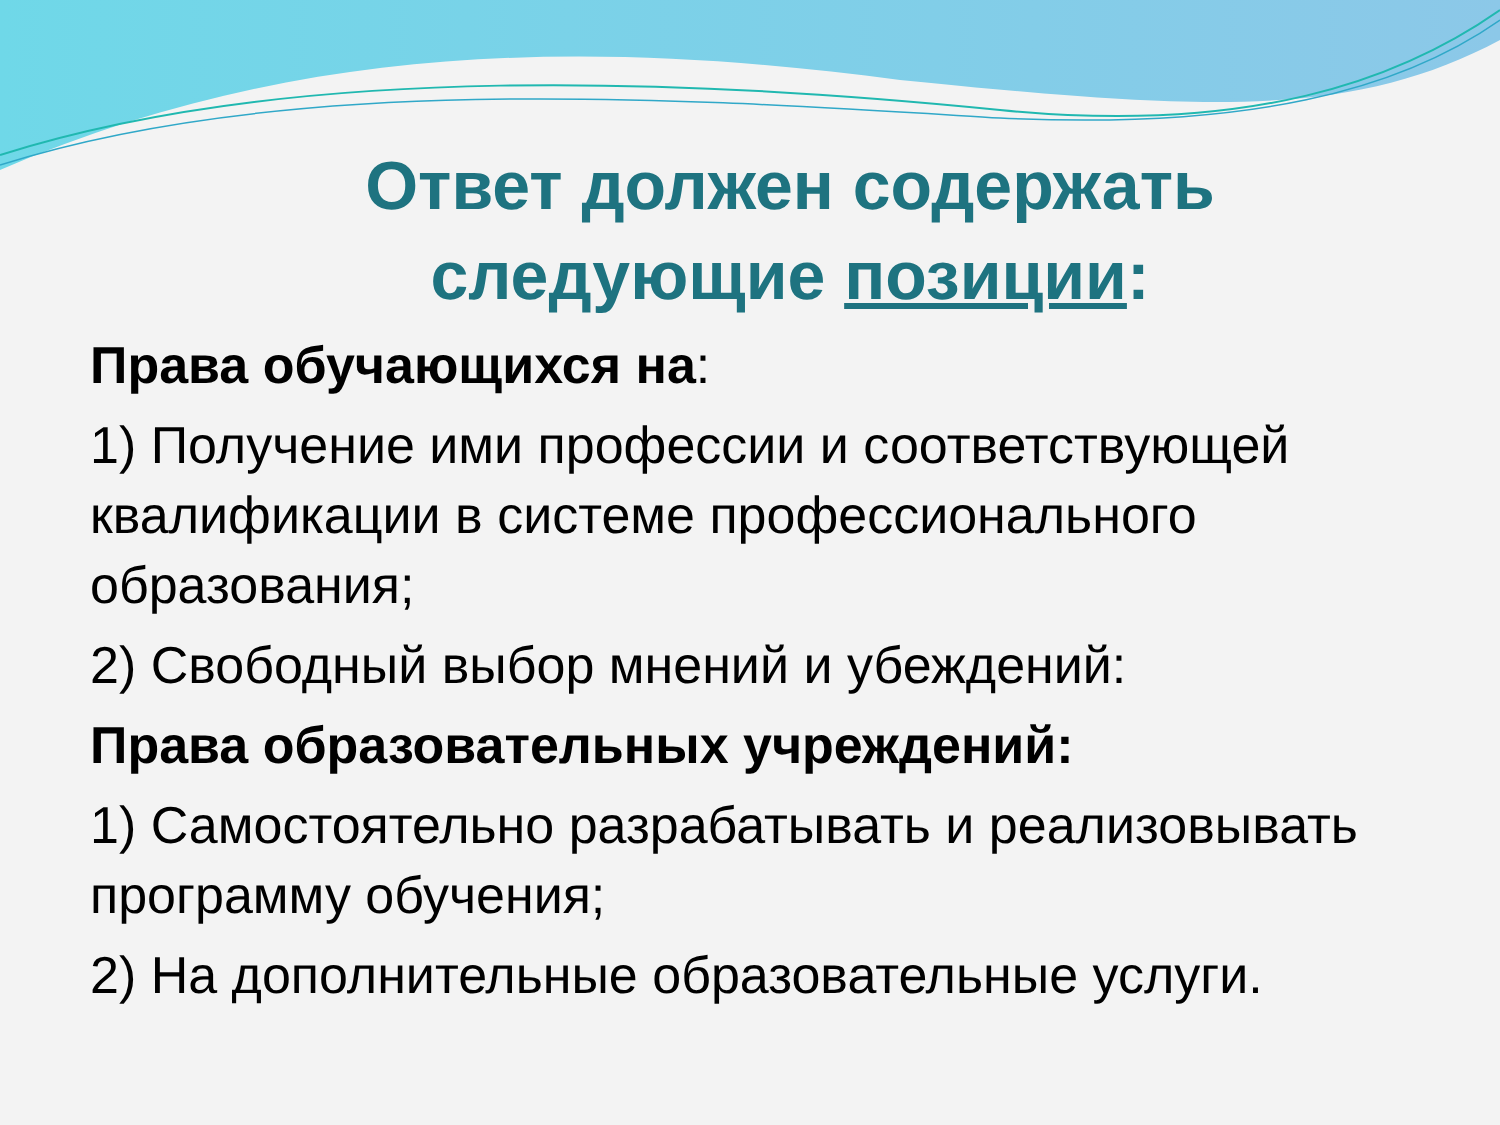Ответ должен содержать
следующие позиции:
Права обучающихся на:
1) Получение ими профессии и соответствующей квалификации в системе профессионального образования;
2) Свободный выбор мнений и убеждений:
Права образовательных учреждений:
1) Самостоятельно разрабатывать и реализовывать программу обучения;
2) На дополнительные образовательные услуги.